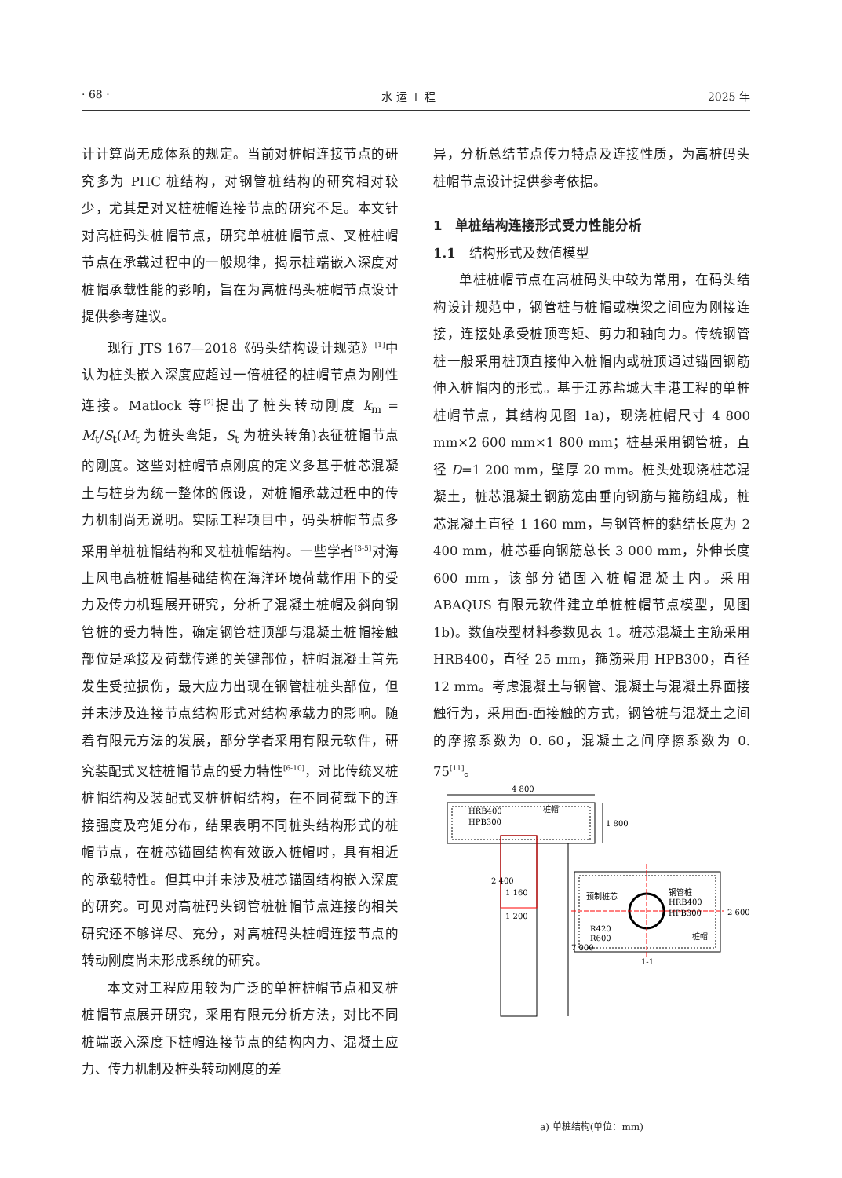· 68 · 水 运 工 程 2025 年
计计算尚无成体系的规定。当前对桩帽连接节点的研究多为 PHC 桩结构，对钢管桩结构的研究相对较少，尤其是对叉桩桩帽连接节点的研究不足。本文针对高桩码头桩帽节点，研究单桩桩帽节点、叉桩桩帽节点在承载过程中的一般规律，揭示桩端嵌入深度对桩帽承载性能的影响，旨在为高桩码头桩帽节点设计提供参考建议。
现行 JTS 167—2018《码头结构设计规范》<sup>[1]</sup>中认为桩头嵌入深度应超过一倍桩径的桩帽节点为刚性连接。Matlock 等<sup>[2]</sup>提出了桩头转动刚度 k<sub>m</sub> = M<sub>t</sub>/S<sub>t</sub>(M<sub>t</sub> 为桩头弯矩，S<sub>t</sub> 为桩头转角)表征桩帽节点的刚度。这些对桩帽节点刚度的定义多基于桩芯混凝土与桩身为统一整体的假设，对桩帽承载过程中的传力机制尚无说明。实际工程项目中，码头桩帽节点多采用单桩桩帽结构和叉桩桩帽结构。一些学者<sup>[3-5]</sup>对海上风电高桩桩帽基础结构在海洋环境荷载作用下的受力及传力机理展开研究，分析了混凝土桩帽及斜向钢管桩的受力特性，确定钢管桩顶部与混凝土桩帽接触部位是承接及荷载传递的关键部位，桩帽混凝土首先发生受拉损伤，最大应力出现在钢管桩桩头部位，但并未涉及连接节点结构形式对结构承载力的影响。随着有限元方法的发展，部分学者采用有限元软件，研究装配式叉桩桩帽节点的受力特性<sup>[6-10]</sup>，对比传统叉桩桩帽结构及装配式叉桩桩帽结构，在不同荷载下的连接强度及弯矩分布，结果表明不同桩头结构形式的桩帽节点，在桩芯锚固结构有效嵌入桩帽时，具有相近的承载特性。但其中并未涉及桩芯锚固结构嵌入深度的研究。可见对高桩码头钢管桩桩帽节点连接的相关研究还不够详尽、充分，对高桩码头桩帽连接节点的转动刚度尚未形成系统的研究。
本文对工程应用较为广泛的单桩桩帽节点和叉桩桩帽节点展开研究，采用有限元分析方法，对比不同桩端嵌入深度下桩帽连接节点的结构内力、混凝土应力、传力机制及桩头转动刚度的差
异，分析总结节点传力特点及连接性质，为高桩码头桩帽节点设计提供参考依据。
1　单桩结构连接形式受力性能分析
1.1　结构形式及数值模型
单桩桩帽节点在高桩码头中较为常用，在码头结构设计规范中，钢管桩与桩帽或横梁之间应为刚接连接，连接处承受桩顶弯矩、剪力和轴向力。传统钢管桩一般采用桩顶直接伸入桩帽内或桩顶通过锚固钢筋伸入桩帽内的形式。基于江苏盐城大丰港工程的单桩桩帽节点，其结构见图 1a)，现浇桩帽尺寸 4 800 mm×2 600 mm×1 800 mm；桩基采用钢管桩，直径 D=1 200 mm，壁厚 20 mm。桩头处现浇桩芯混凝土，桩芯混凝土钢筋笼由垂向钢筋与箍筋组成，桩芯混凝土直径 1 160 mm，与钢管桩的黏结长度为 2 400 mm，桩芯垂向钢筋总长 3 000 mm，外伸长度 600 mm，该部分锚固入桩帽混凝土内。采用 ABAQUS 有限元软件建立单桩桩帽节点模型，见图 1b)。数值模型材料参数见表 1。桩芯混凝土主筋采用 HRB400，直径 25 mm，箍筋采用 HPB300，直径 12 mm。考虑混凝土与钢管、混凝土与混凝土界面接触行为，采用面-面接触的方式，钢管桩与混凝土之间的摩擦系数为 0. 60，混凝土之间摩擦系数为 0. 75<sup>[11]</sup>。
4 800
HRB400
HPB300
桩帽
1 800
2 400
1 160
1 200
7 000
预制桩芯
钢管桩
HRB400
HPB300
R420
R600
桩帽
2 600
1-1
a) 单桩结构(单位：mm)